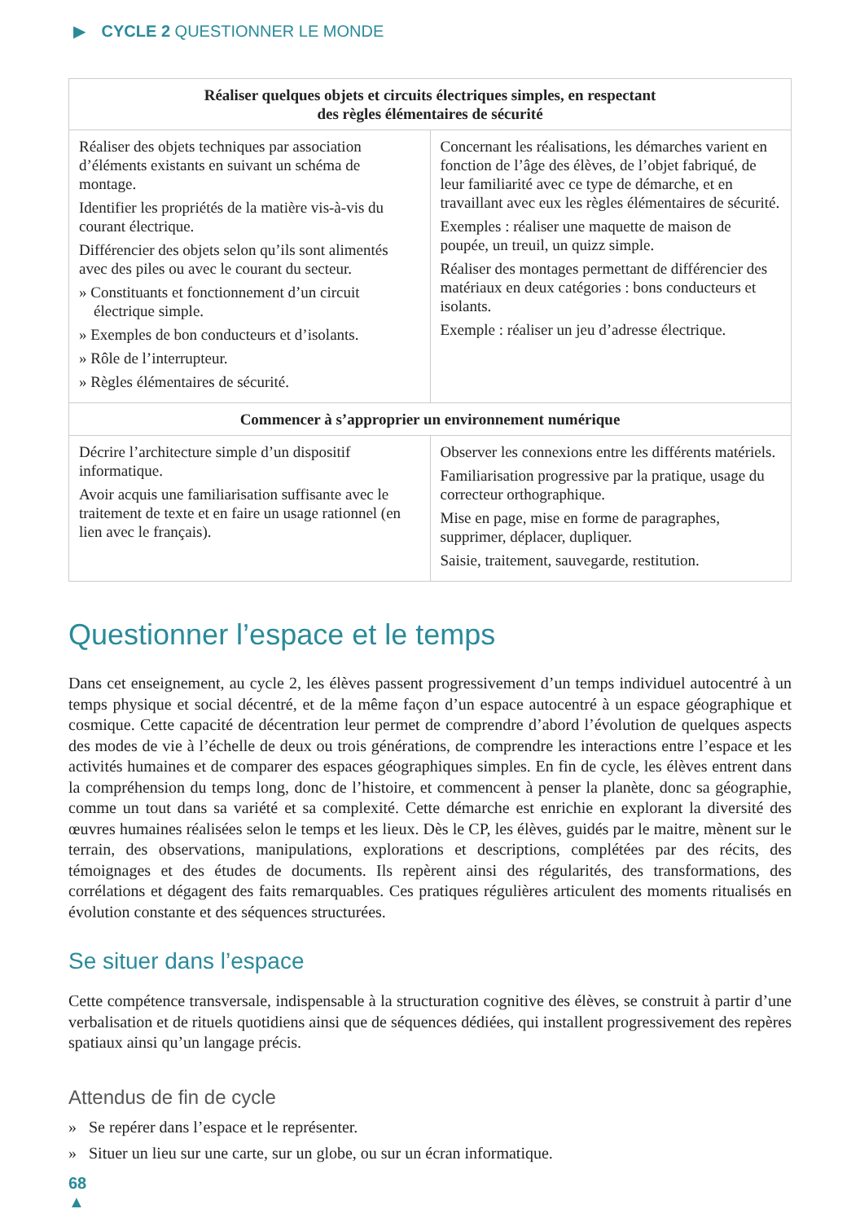▶ CYCLE 2 QUESTIONNER LE MONDE
| Réaliser quelques objets et circuits électriques simples, en respectant des règles élémentaires de sécurité | |
| --- | --- |
| Réaliser des objets techniques par association d’éléments existants en suivant un schéma de montage. Identifier les propriétés de la matière vis-à-vis du courant électrique. Différencier des objets selon qu’ils sont alimentés avec des piles ou avec le courant du secteur. » Constituants et fonctionnement d’un circuit électrique simple. » Exemples de bon conducteurs et d’isolants. » Rôle de l’interrupteur. » Règles élémentaires de sécurité. | Concernant les réalisations, les démarches varient en fonction de l’âge des élèves, de l’objet fabriqué, de leur familiarité avec ce type de démarche, et en travaillant avec eux les règles élémentaires de sécurité. Exemples : réaliser une maquette de maison de poupée, un treuil, un quizz simple. Réaliser des montages permettant de différencier des matériaux en deux catégories : bons conducteurs et isolants. Exemple : réaliser un jeu d’adresse électrique. |
| Commencer à s’approprier un environnement numérique | |
| Décrire l’architecture simple d’un dispositif informatique. Avoir acquis une familiarisation suffisante avec le traitement de texte et en faire un usage rationnel (en lien avec le français). | Observer les connexions entre les différents matériels. Familiarisation progressive par la pratique, usage du correcteur orthographique. Mise en page, mise en forme de paragraphes, supprimer, déplacer, dupliquer. Saisie, traitement, sauvegarde, restitution. |
Questionner l’espace et le temps
Dans cet enseignement, au cycle 2, les élèves passent progressivement d’un temps individuel autocentré à un temps physique et social décentré, et de la même façon d’un espace autocentré à un espace géographique et cosmique. Cette capacité de décentration leur permet de comprendre d’abord l’évolution de quelques aspects des modes de vie à l’échelle de deux ou trois générations, de comprendre les interactions entre l’espace et les activités humaines et de comparer des espaces géographiques simples. En fin de cycle, les élèves entrent dans la compréhension du temps long, donc de l’histoire, et commencent à penser la planète, donc sa géographie, comme un tout dans sa variété et sa complexité. Cette démarche est enrichie en explorant la diversité des œuvres humaines réalisées selon le temps et les lieux. Dès le CP, les élèves, guidés par le maitre, mènent sur le terrain, des observations, manipulations, explorations et descriptions, complétées par des récits, des témoignages et des études de documents. Ils repèrent ainsi des régularités, des transformations, des corrélations et dégagent des faits remarquables. Ces pratiques régulières articulent des moments ritualisés en évolution constante et des séquences structurées.
Se situer dans l’espace
Cette compétence transversale, indispensable à la structuration cognitive des élèves, se construit à partir d’une verbalisation et de rituels quotidiens ainsi que de séquences dédiées, qui installent progressivement des repères spatiaux ainsi qu’un langage précis.
Attendus de fin de cycle
» Se repérer dans l’espace et le représenter.
» Situer un lieu sur une carte, sur un globe, ou sur un écran informatique.
68
▲